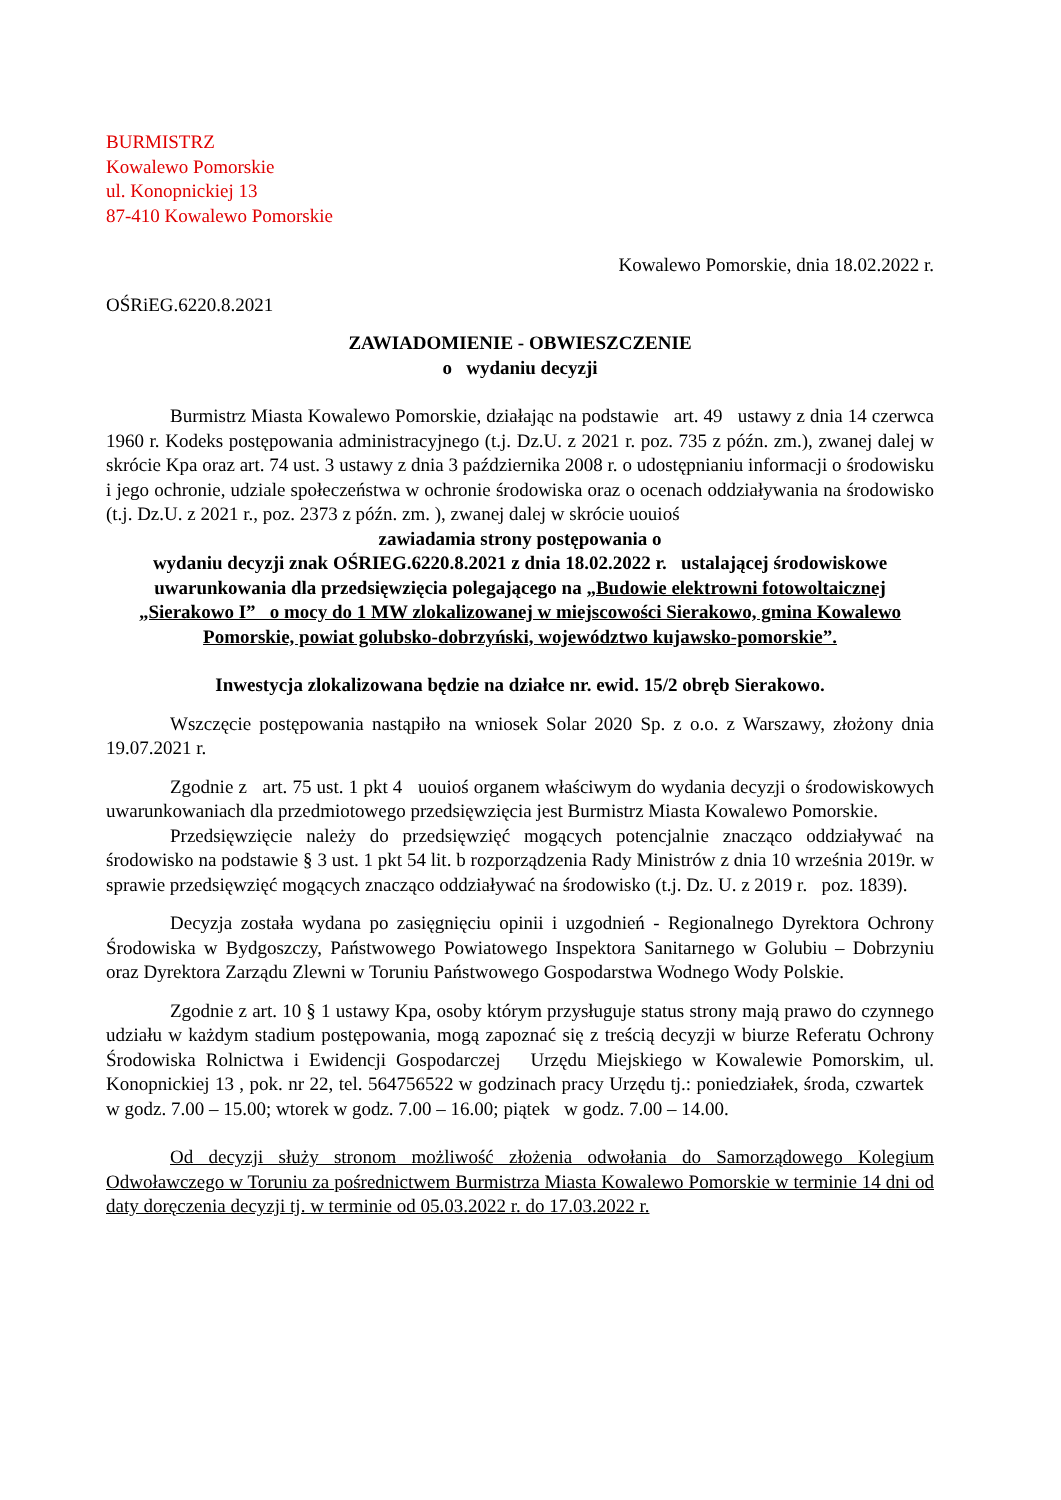BURMISTRZ
Kowalewo Pomorskie
ul. Konopnickiej 13
87-410 Kowalewo Pomorskie
Kowalewo Pomorskie, dnia 18.02.2022 r.
OŚRiEG.6220.8.2021
ZAWIADOMIENIE - OBWIESZCZENIE
o wydaniu decyzji
Burmistrz Miasta Kowalewo Pomorskie, działając na podstawie art. 49 ustawy z dnia 14 czerwca 1960 r. Kodeks postępowania administracyjnego (t.j. Dz.U. z 2021 r. poz. 735 z późn. zm.), zwanej dalej w skrócie Kpa oraz art. 74 ust. 3 ustawy z dnia 3 października 2008 r. o udostępnianiu informacji o środowisku i jego ochronie, udziale społeczeństwa w ochronie środowiska oraz o ocenach oddziaływania na środowisko (t.j. Dz.U. z 2021 r., poz. 2373 z późn. zm. ), zwanej dalej w skrócie uouioś
zawiadamia strony postępowania o
wydaniu decyzji znak OŚRIEG.6220.8.2021 z dnia 18.02.2022 r. ustalającej środowiskowe uwarunkowania dla przedsięwzięcia polegającego na „Budowie elektrowni fotowoltaicznej „Sierakowo I” o mocy do 1 MW zlokalizowanej w miejscowości Sierakowo, gmina Kowalewo Pomorskie, powiat golubsko-dobrzyński, województwo kujawsko-pomorskie”.
Inwestycja zlokalizowana będzie na działce nr. ewid. 15/2 obręb Sierakowo.
Wszczęcie postępowania nastąpiło na wniosek Solar 2020 Sp. z o.o. z Warszawy, złożony dnia 19.07.2021 r.
Zgodnie z art. 75 ust. 1 pkt 4 uouioś organem właściwym do wydania decyzji o środowiskowych uwarunkowaniach dla przedmiotowego przedsięwzięcia jest Burmistrz Miasta Kowalewo Pomorskie.
Przedsięwzięcie należy do przedsięwzięć mogących potencjalnie znacząco oddziaływać na środowisko na podstawie § 3 ust. 1 pkt 54 lit. b rozporządzenia Rady Ministrów z dnia 10 września 2019r. w sprawie przedsięwzięć mogących znacząco oddziaływać na środowisko (t.j. Dz. U. z 2019 r. poz. 1839).
Decyzja została wydana po zasięgnięciu opinii i uzgodnień - Regionalnego Dyrektora Ochrony Środowiska w Bydgoszczy, Państwowego Powiatowego Inspektora Sanitarnego w Golubiu – Dobrzyniu oraz Dyrektora Zarządu Zlewni w Toruniu Państwowego Gospodarstwa Wodnego Wody Polskie.
Zgodnie z art. 10 § 1 ustawy Kpa, osoby którym przysługuje status strony mają prawo do czynnego udziału w każdym stadium postępowania, mogą zapoznać się z treścią decyzji w biurze Referatu Ochrony Środowiska Rolnictwa i Ewidencji Gospodarczej Urzędu Miejskiego w Kowalewie Pomorskim, ul. Konopnickiej 13 , pok. nr 22, tel. 564756522 w godzinach pracy Urzędu tj.: poniedziałek, środa, czwartek w godz. 7.00 – 15.00; wtorek w godz. 7.00 – 16.00; piątek w godz. 7.00 – 14.00.
Od decyzji służy stronom możliwość złożenia odwołania do Samorządowego Kolegium Odwoławczego w Toruniu za pośrednictwem Burmistrza Miasta Kowalewo Pomorskie w terminie 14 dni od daty doręczenia decyzji tj. w terminie od 05.03.2022 r. do 17.03.2022 r.